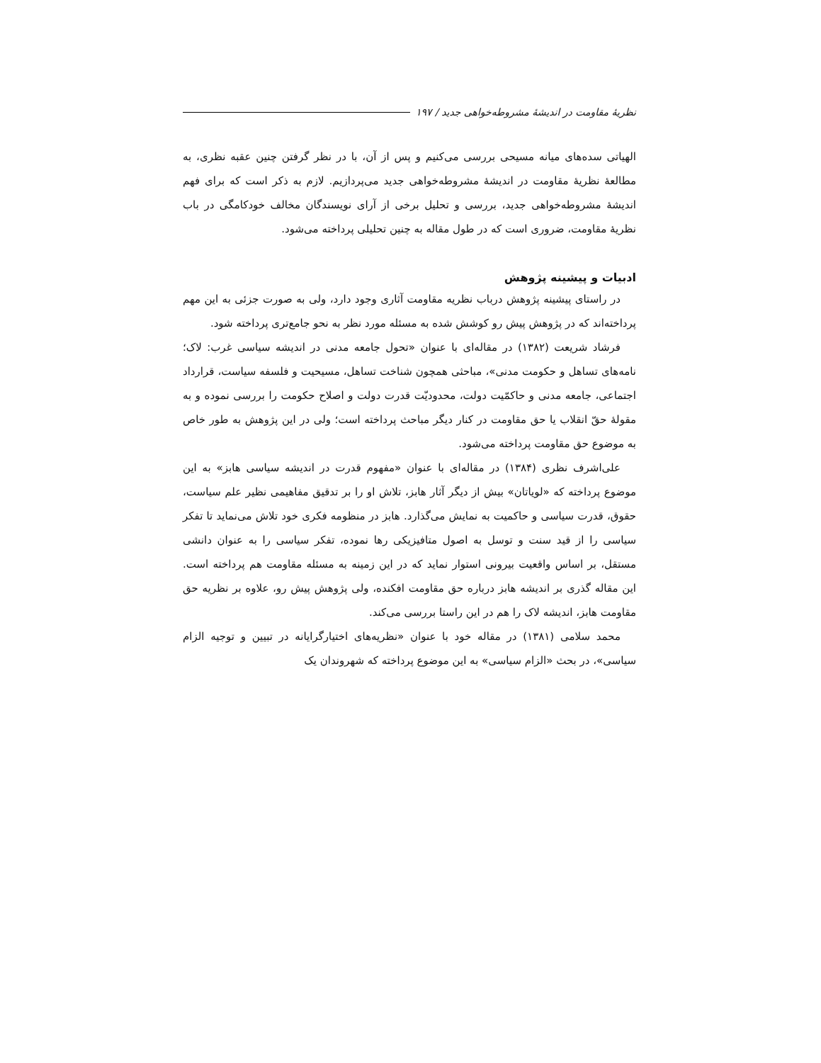نظریهٔ مقاومت در اندیشهٔ مشروطه‌خواهی جدید / ۱۹۷
الهیاتی سده‌های میانه مسیحی بررسی می‌کنیم و پس از آن، با در نظر گرفتن چنین عقبه نظری، به مطالعهٔ نظریهٔ مقاومت در اندیشهٔ مشروطه‌خواهی جدید می‌پردازیم. لازم به ذکر است که برای فهم اندیشهٔ مشروطه‌خواهی جدید، بررسی و تحلیل برخی از آرای نویسندگان مخالف خودکامگی در باب نظریهٔ مقاومت، ضروری است که در طول مقاله به چنین تحلیلی پرداخته می‌شود.
ادبیات و پیشینه پژوهش
در راستای پیشینه پژوهش درباب نظریه مقاومت آثاری وجود دارد، ولی به صورت جزئی به این مهم پرداخته‌اند که در پژوهش پیش رو کوشش شده به مسئله مورد نظر به نحو جامع‌تری پرداخته شود.
فرشاد شریعت (۱۳۸۲) در مقاله‌ای با عنوان «تحول جامعه مدنی در اندیشه سیاسی غرب: لاک؛ نامه‌های تساهل و حکومت مدنی»، مباحثی همچون شناخت تساهل، مسیحیت و فلسفه سیاست، قرارداد اجتماعی، جامعه مدنی و حاکمّیت دولت، محدودیّت قدرت دولت و اصلاح حکومت را بررسی نموده و به مقولهٔ حقّ انقلاب یا حق مقاومت در کنار دیگر مباحث پرداخته است؛ ولی در این پژوهش به طور خاص به موضوع حق مقاومت پرداخته می‌شود.
علی‌اشرف نظری (۱۳۸۴) در مقاله‌ای با عنوان «مفهوم قدرت در اندیشه سیاسی هابز» به این موضوع پرداخته که «لویاتان» بیش از دیگر آثار هابز، تلاش او را بر تدقیق مفاهیمی نظیر علم سیاست، حقوق، قدرت سیاسی و حاکمیت به نمایش می‌گذارد. هابز در منظومه فکری خود تلاش می‌نماید تا تفکر سیاسی را از قید سنت و توسل به اصول متافیزیکی رها نموده، تفکر سیاسی را به عنوان دانشی مستقل، بر اساس واقعیت بیرونی استوار نماید که در این زمینه به مسئله مقاومت هم پرداخته است. این مقاله گذری بر اندیشه هابز درباره حق مقاومت افکنده، ولی پژوهش پیش رو، علاوه بر نظریه حق مقاومت هابز، اندیشه لاک را هم در این راستا بررسی می‌کند.
محمد سلامی (۱۳۸۱) در مقاله خود با عنوان «نظریه‌های اختیارگرایانه در تبیین و توجیه الزام سیاسی»، در بحث «الزام سیاسی» به این موضوع پرداخته که شهروندان یک